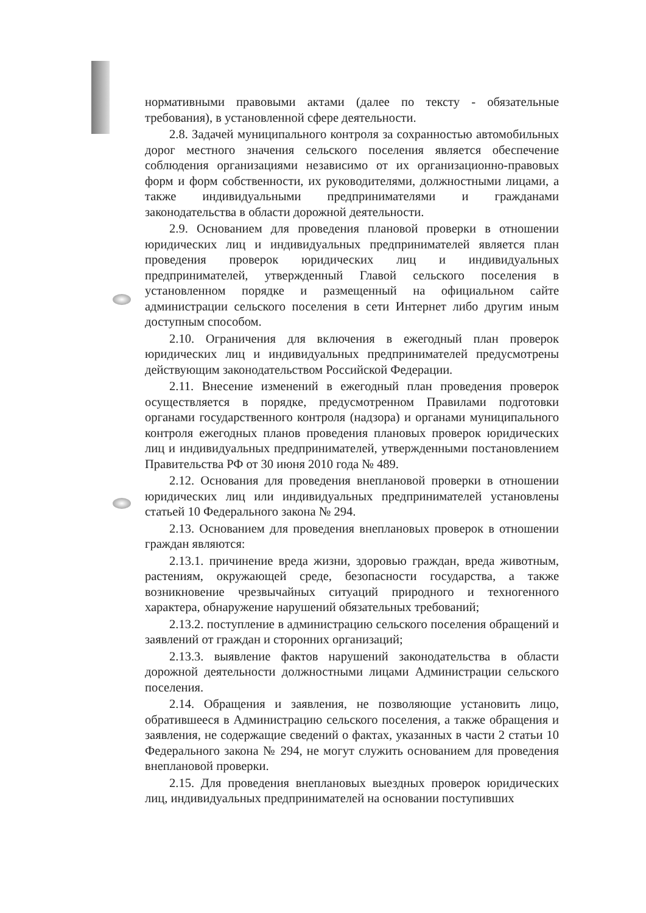нормативными правовыми актами (далее по тексту - обязательные требования), в установленной сфере деятельности.
2.8. Задачей муниципального контроля за сохранностью автомобильных дорог местного значения сельского поселения является обеспечение соблюдения организациями независимо от их организационно-правовых форм и форм собственности, их руководителями, должностными лицами, а также индивидуальными предпринимателями и гражданами законодательства в области дорожной деятельности.
2.9. Основанием для проведения плановой проверки в отношении юридических лиц и индивидуальных предпринимателей является план проведения проверок юридических лиц и индивидуальных предпринимателей, утвержденный Главой сельского поселения в установленном порядке и размещенный на официальном сайте администрации сельского поселения в сети Интернет либо другим иным доступным способом.
2.10. Ограничения для включения в ежегодный план проверок юридических лиц и индивидуальных предпринимателей предусмотрены действующим законодательством Российской Федерации.
2.11. Внесение изменений в ежегодный план проведения проверок осуществляется в порядке, предусмотренном Правилами подготовки органами государственного контроля (надзора) и органами муниципального контроля ежегодных планов проведения плановых проверок юридических лиц и индивидуальных предпринимателей, утвержденными постановлением Правительства РФ от 30 июня 2010 года № 489.
2.12. Основания для проведения внеплановой проверки в отношении юридических лиц или индивидуальных предпринимателей установлены статьей 10 Федерального закона № 294.
2.13. Основанием для проведения внеплановых проверок в отношении граждан являются:
2.13.1. причинение вреда жизни, здоровью граждан, вреда животным, растениям, окружающей среде, безопасности государства, а также возникновение чрезвычайных ситуаций природного и техногенного характера, обнаружение нарушений обязательных требований;
2.13.2. поступление в администрацию сельского поселения обращений и заявлений от граждан и сторонних организаций;
2.13.3. выявление фактов нарушений законодательства в области дорожной деятельности должностными лицами Администрации сельского поселения.
2.14. Обращения и заявления, не позволяющие установить лицо, обратившееся в Администрацию сельского поселения, а также обращения и заявления, не содержащие сведений о фактах, указанных в части 2 статьи 10 Федерального закона № 294, не могут служить основанием для проведения внеплановой проверки.
2.15. Для проведения внеплановых выездных проверок юридических лиц, индивидуальных предпринимателей на основании поступивших